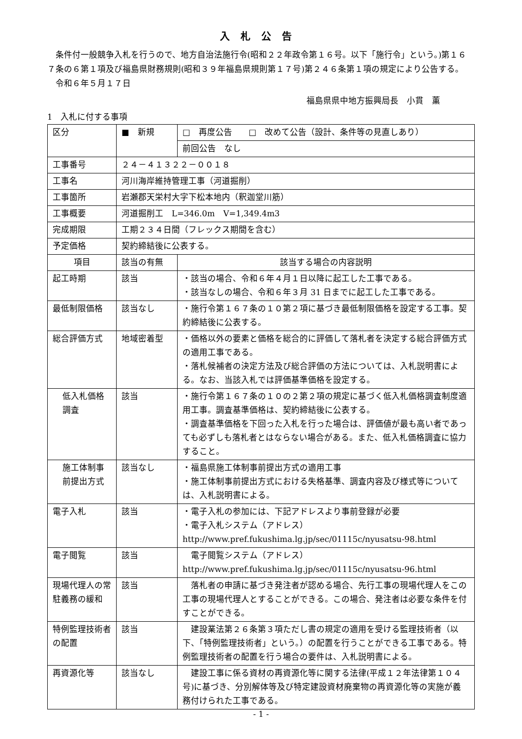入札公告
条件付一般競争入札を行うので、地方自治法施行令(昭和２２年政令第１６号。以下「施行令」という。)第１６７条の６第１項及び福島県財務規則(昭和３９年福島県規則第１７号)第２４６条第１項の規定により公告する。
令和６年５月１７日
福島県県中地方振興局長　小貫　薫
1　入札に付する事項
| 区分 | ■ 新規 | □ 再度公告 □ 改めて公告（設計、条件等の見直しあり） |
| | | 前回公告 なし |
| 工事番号 | ２４－４１３２２－００１８ | |
| 工事名 | 河川海岸維持管理工事（河道掘削） | |
| 工事箇所 | 岩瀬郡天栄村大字下松本地内（釈迦堂川筋） | |
| 工事概要 | 河道掘削工 L=346.0m V=1,349.4m3 | |
| 完成期限 | 工期２３４日間（フレックス期間を含む） | |
| 予定価格 | 契約締結後に公表する。 | |
| 項目 | 該当の有無 | 該当する場合の内容説明 |
| 起工時期 | 該当 | ・該当の場合、令和６年４月１日以降に起工した工事である。 ・該当なしの場合、令和６年３月 31 日までに起工した工事である。 |
| 最低制限価格 | 該当なし | ・施行令第１６７条の１０第２項に基づき最低制限価格を設定する工事。契約締結後に公表する。 |
| 総合評価方式 | 地域密着型 | ・価格以外の要素と価格を総合的に評価して落札者を決定する総合評価方式の適用工事である。 ・落札候補者の決定方法及び総合評価の方法については、入札説明書による。なお、当該入札では評価基準価格を設定する。 |
| 低入札価格調査 | 該当 | ・施行令第１６７条の１０の２第２項の規定に基づく低入札価格調査制度適用工事。調査基準価格は、契約締結後に公表する。 ・調査基準価格を下回った入札を行った場合は、評価値が最も高い者であっても必ずしも落札者とはならない場合がある。また、低入札価格調査に協力すること。 |
| 施工体制事前提出方式 | 該当なし | ・福島県施工体制事前提出方式の適用工事 ・施工体制事前提出方式における失格基準、調査内容及び様式等については、入札説明書による。 |
| 電子入札 | 該当 | ・電子入札の参加には、下記アドレスより事前登録が必要 ・電子入札システム（アドレス） http://www.pref.fukushima.lg.jp/sec/01115c/nyusatsu-98.html |
| 電子閲覧 | 該当 | 電子閲覧システム（アドレス） http://www.pref.fukushima.lg.jp/sec/01115c/nyusatsu-96.html |
| 現場代理人の常駐義務の緩和 | 該当 | 落札者の申請に基づき発注者が認める場合、先行工事の現場代理人をこの工事の現場代理人とすることができる。この場合、発注者は必要な条件を付すことができる。 |
| 特例監理技術者の配置 | 該当 | 建設業法第２６条第３項ただし書の規定の適用を受ける監理技術者（以下、「特例監理技術者」という。）の配置を行うことができる工事である。特例監理技術者の配置を行う場合の要件は、入札説明書による。 |
| 再資源化等 | 該当なし | 建設工事に係る資材の再資源化等に関する法律(平成１２年法律第１０４号)に基づき、分別解体等及び特定建設資材廃棄物の再資源化等の実施が義務付けられた工事である。 |
- 1 -